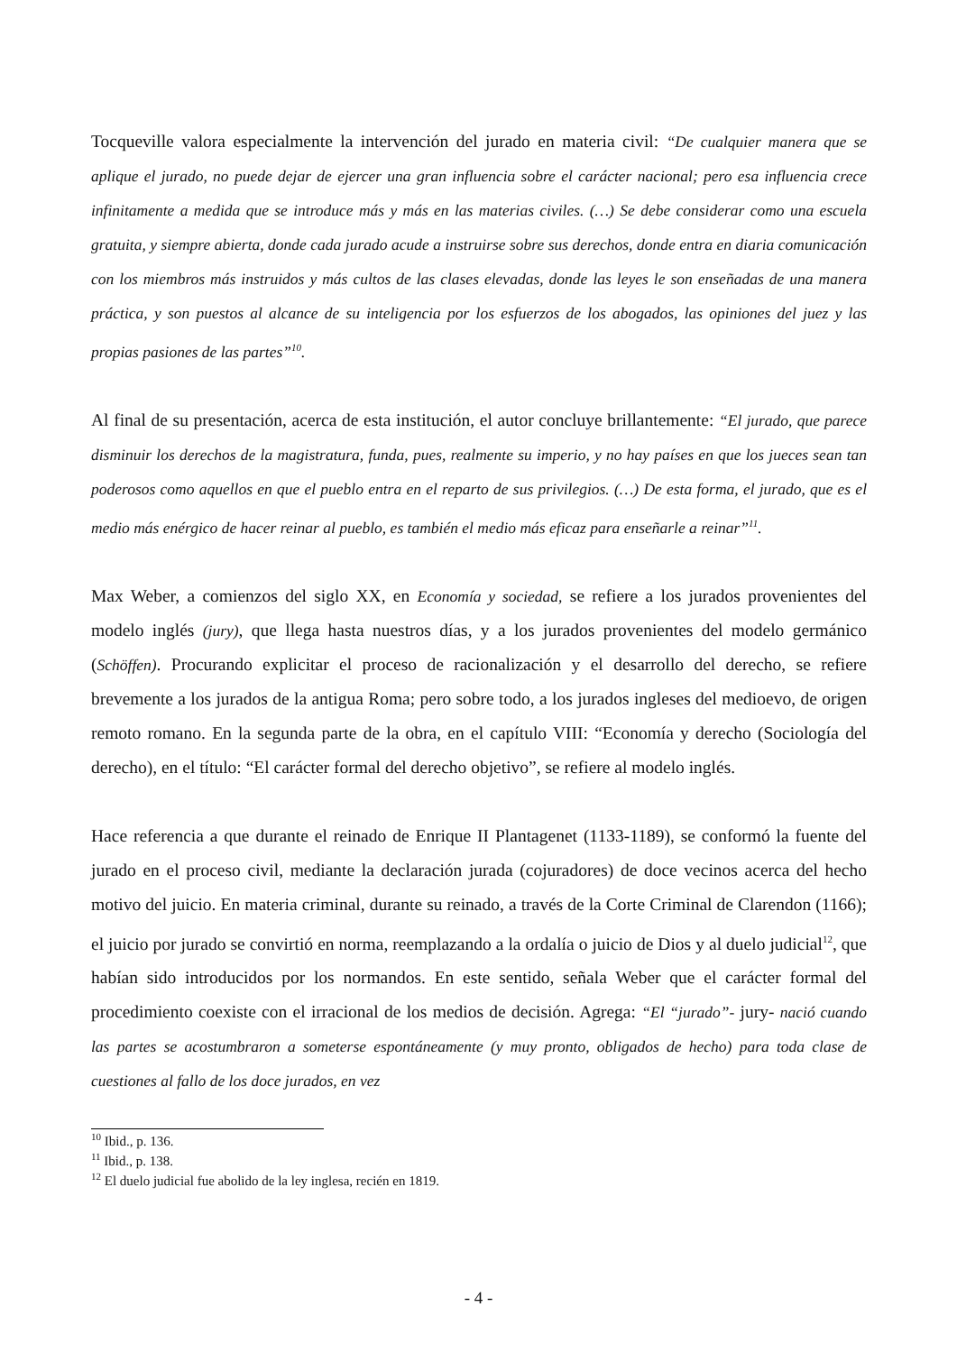Tocqueville valora especialmente la intervención del jurado en materia civil: “De cualquier manera que se aplique el jurado, no puede dejar de ejercer una gran influencia sobre el carácter nacional; pero esa influencia crece infinitamente a medida que se introduce más y más en las materias civiles. (…) Se debe considerar como una escuela gratuita, y siempre abierta, donde cada jurado acude a instruirse sobre sus derechos, donde entra en diaria comunicación con los miembros más instruidos y más cultos de las clases elevadas, donde las leyes le son enseñadas de una manera práctica, y son puestos al alcance de su inteligencia por los esfuerzos de los abogados, las opiniones del juez y las propias pasiones de las partes”<sup>10</sup>.
Al final de su presentación, acerca de esta institución, el autor concluye brillantemente: “El jurado, que parece disminuir los derechos de la magistratura, funda, pues, realmente su imperio, y no hay países en que los jueces sean tan poderosos como aquellos en que el pueblo entra en el reparto de sus privilegios. (…) De esta forma, el jurado, que es el medio más enérgico de hacer reinar al pueblo, es también el medio más eficaz para enseñarle a reinar”<sup>11</sup>.
Max Weber, a comienzos del siglo XX, en Economía y sociedad, se refiere a los jurados provenientes del modelo inglés (jury), que llega hasta nuestros días, y a los jurados provenientes del modelo germánico (Schöffen). Procurando explicitar el proceso de racionalización y el desarrollo del derecho, se refiere brevemente a los jurados de la antigua Roma; pero sobre todo, a los jurados ingleses del medioevo, de origen remoto romano. En la segunda parte de la obra, en el capítulo VIII: “Economía y derecho (Sociología del derecho), en el título: “El carácter formal del derecho objetivo”, se refiere al modelo inglés.
Hace referencia a que durante el reinado de Enrique II Plantagenet (1133-1189), se conformó la fuente del jurado en el proceso civil, mediante la declaración jurada (cojuradores) de doce vecinos acerca del hecho motivo del juicio. En materia criminal, durante su reinado, a través de la Corte Criminal de Clarendon (1166); el juicio por jurado se convirtió en norma, reemplazando a la ordalía o juicio de Dios y al duelo judicial<sup>12</sup>, que habían sido introducidos por los normandos. En este sentido, señala Weber que el carácter formal del procedimiento coexiste con el irracional de los medios de decisión. Agrega: “El “jurado”- jury- nació cuando las partes se acostumbraron a someterse espontáneamente (y muy pronto, obligados de hecho) para toda clase de cuestiones al fallo de los doce jurados, en vez
<sup>10</sup> Ibid., p. 136.
<sup>11</sup> Ibid., p. 138.
<sup>12</sup> El duelo judicial fue abolido de la ley inglesa, recién en 1819.
- 4 -